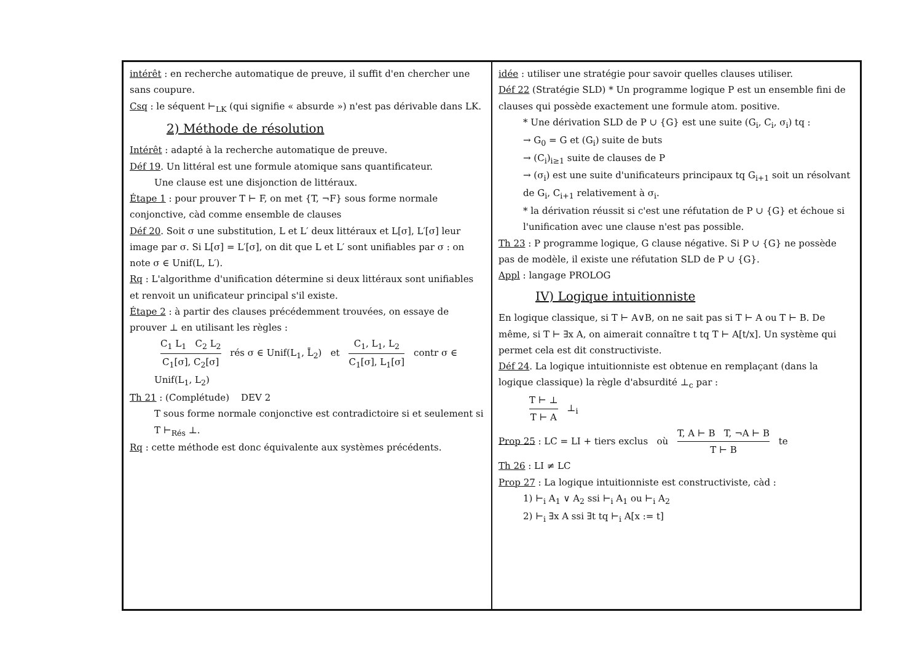intérêt : en recherche automatique de preuve, il suffit d'en chercher une sans coupure.
Csq : le séquent ⊢<sub>LK</sub> (qui signifie « absurde ») n'est pas dérivable dans LK.
2) Méthode de résolution
Intérêt : adapté à la recherche automatique de preuve.
Déf 19. Un littéral est une formule atomique sans quantificateur.
Une clause est une disjonction de littéraux.
Étape 1 : pour prouver T ⊢ F, on met {T, ¬F} sous forme normale conjonctive, càd comme ensemble de clauses
Déf 20. Soit σ une substitution, L et L′ deux littéraux et L[σ], L′[σ] leur image par σ. Si L[σ] = L′[σ], on dit que L et L′ sont unifiables par σ : on note σ ∈ Unif(L, L′).
Rq : L'algorithme d'unification détermine si deux littéraux sont unifiables et renvoit un unificateur principal s'il existe.
Étape 2 : à partir des clauses précédemment trouvées, on essaye de prouver ⊥ en utilisant les règles :
C<sub>1</sub> L<sub>1</sub> C<sub>2</sub> L<sub>2</sub> C<sub>1</sub>[σ], C<sub>2</sub>[σ] rés σ ∈ Unif(L<sub>1</sub>, L̄<sub>2</sub>) et C<sub>1</sub>, L<sub>1</sub>, L<sub>2</sub> C<sub>1</sub>[σ], L<sub>1</sub>[σ] contr σ ∈ Unif(L<sub>1</sub>, L<sub>2</sub>)
Th 21 : (Complétude) DEV 2
T sous forme normale conjonctive est contradictoire si et seulement si T ⊢<sub>Rés</sub> ⊥.
Rq : cette méthode est donc équivalente aux systèmes précédents.
idée : utiliser une stratégie pour savoir quelles clauses utiliser.
Déf 22 (Stratégie SLD) * Un programme logique P est un ensemble fini de clauses qui possède exactement une formule atom. positive.
* Une dérivation SLD de P ∪ {G} est une suite (G<sub>i</sub>, C<sub>i</sub>, σ<sub>i</sub>) tq :
→ G<sub>0</sub> = G et (G<sub>i</sub>) suite de buts
→ (C<sub>i</sub>)<sub>i≥1</sub> suite de clauses de P
→ (σ<sub>i</sub>) est une suite d'unificateurs principaux tq G<sub>i+1</sub> soit un résolvant de G<sub>i</sub>, C<sub>i+1</sub> relativement à σ<sub>i</sub>.
* la dérivation réussit si c'est une réfutation de P ∪ {G} et échoue si l'unification avec une clause n'est pas possible.
Th 23 : P programme logique, G clause négative. Si P ∪ {G} ne possède pas de modèle, il existe une réfutation SLD de P ∪ {G}.
Appl : langage PROLOG
IV) Logique intuitionniste
En logique classique, si T ⊢ A∨B, on ne sait pas si T ⊢ A ou T ⊢ B. De même, si T ⊢ ∃x A, on aimerait connaître t tq T ⊢ A[t/x]. Un système qui permet cela est dit constructiviste.
Déf 24. La logique intuitionniste est obtenue en remplaçant (dans la logique classique) la règle d'absurdité ⊥<sub>c</sub> par :
T ⊢ ⊥ T ⊢ A ⊥<sub>i</sub>
Prop 25 : LC = LI + tiers exclus où T, A ⊢ B T, ¬A ⊢ B T ⊢ B te
Th 26 : LI ≠ LC
Prop 27 : La logique intuitionniste est constructiviste, càd :
1) ⊢<sub>i</sub> A<sub>1</sub> ∨ A<sub>2</sub> ssi ⊢<sub>i</sub> A<sub>1</sub> ou ⊢<sub>i</sub> A<sub>2</sub>
2) ⊢<sub>i</sub> ∃x A ssi ∃t tq ⊢<sub>i</sub> A[x := t]